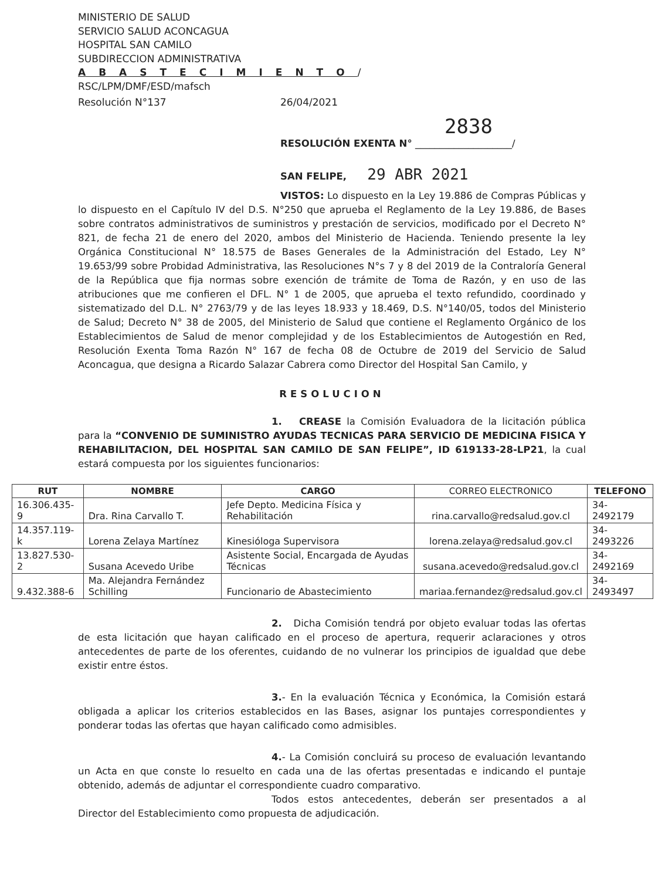MINISTERIO DE SALUD
SERVICIO SALUD ACONCAGUA
HOSPITAL SAN CAMILO
SUBDIRECCION ADMINISTRATIVA
ABASTECIMIENTO/
RSC/LPM/DMF/ESD/mafsch
Resolución N°137 26/04/2021
2838
RESOLUCIÓN EXENTA N° ____________________/
SAN FELIPE, 29 ABR 2021
VISTOS: Lo dispuesto en la Ley 19.886 de Compras Públicas y lo dispuesto en el Capítulo IV del D.S. N°250 que aprueba el Reglamento de la Ley 19.886, de Bases sobre contratos administrativos de suministros y prestación de servicios, modificado por el Decreto N° 821, de fecha 21 de enero del 2020, ambos del Ministerio de Hacienda. Teniendo presente la ley Orgánica Constitucional N° 18.575 de Bases Generales de la Administración del Estado, Ley N° 19.653/99 sobre Probidad Administrativa, las Resoluciones N°s 7 y 8 del 2019 de la Contraloría General de la República que fija normas sobre exención de trámite de Toma de Razón, y en uso de las atribuciones que me confieren el DFL. N° 1 de 2005, que aprueba el texto refundido, coordinado y sistematizado del D.L. N° 2763/79 y de las leyes 18.933 y 18.469, D.S. N°140/05, todos del Ministerio de Salud; Decreto N° 38 de 2005, del Ministerio de Salud que contiene el Reglamento Orgánico de los Establecimientos de Salud de menor complejidad y de los Establecimientos de Autogestión en Red, Resolución Exenta Toma Razón N° 167 de fecha 08 de Octubre de 2019 del Servicio de Salud Aconcagua, que designa a Ricardo Salazar Cabrera como Director del Hospital San Camilo, y
RESOLUCION
1. CREASE la Comisión Evaluadora de la licitación pública para la “CONVENIO DE SUMINISTRO AYUDAS TECNICAS PARA SERVICIO DE MEDICINA FISICA Y REHABILITACION, DEL HOSPITAL SAN CAMILO DE SAN FELIPE”, ID 619133-28-LP21, la cual estará compuesta por los siguientes funcionarios:
| RUT | NOMBRE | CARGO | CORREO ELECTRONICO | TELEFONO |
| --- | --- | --- | --- | --- |
| 16.306.435-9 | Dra. Rina Carvallo T. | Jefe Depto. Medicina Física y Rehabilitación | rina.carvallo@redsalud.gov.cl | 34-2492179 |
| 14.357.119-k | Lorena Zelaya Martínez | Kinesióloga Supervisora | lorena.zelaya@redsalud.gov.cl | 34-2493226 |
| 13.827.530-2 | Susana Acevedo Uribe | Asistente Social, Encargada de Ayudas Técnicas | susana.acevedo@redsalud.gov.cl | 34-2492169 |
| 9.432.388-6 | Ma. Alejandra Fernández Schilling | Funcionario de Abastecimiento | mariaa.fernandez@redsalud.gov.cl | 34-2493497 |
2. Dicha Comisión tendrá por objeto evaluar todas las ofertas de esta licitación que hayan calificado en el proceso de apertura, requerir aclaraciones y otros antecedentes de parte de los oferentes, cuidando de no vulnerar los principios de igualdad que debe existir entre éstos.
3.- En la evaluación Técnica y Económica, la Comisión estará obligada a aplicar los criterios establecidos en las Bases, asignar los puntajes correspondientes y ponderar todas las ofertas que hayan calificado como admisibles.
4.- La Comisión concluirá su proceso de evaluación levantando un Acta en que conste lo resuelto en cada una de las ofertas presentadas e indicando el puntaje obtenido, además de adjuntar el correspondiente cuadro comparativo.
Todos estos antecedentes, deberán ser presentados a al Director del Establecimiento como propuesta de adjudicación.